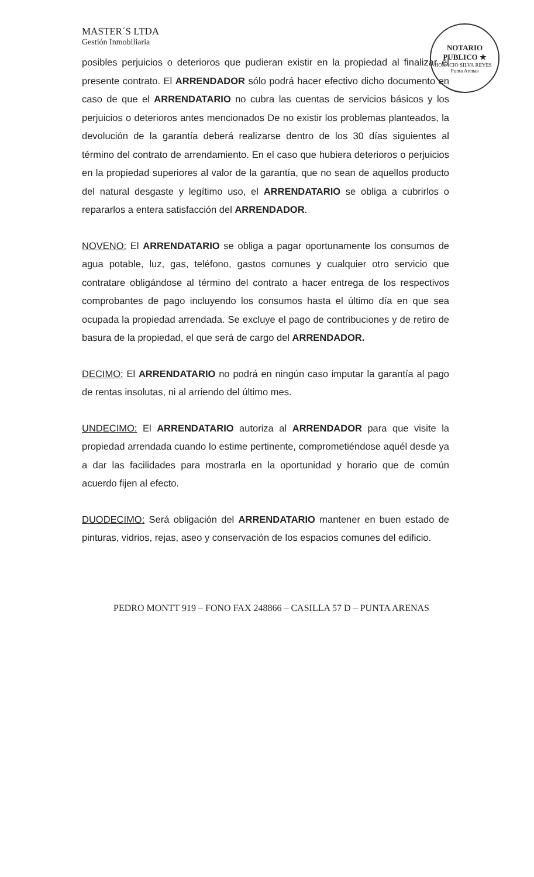NOTARIO
PUBLICO ★
HORACIO SILVA REYES · Punta Arenas
MASTER´S LTDA
Gestión Inmobiliaria
posibles perjuicios o deterioros que pudieran existir en la propiedad al finalizar el presente contrato. El ARRENDADOR sólo podrá hacer efectivo dicho documento en caso de que el ARRENDATARIO no cubra las cuentas de servicios básicos y los perjuicios o deterioros antes mencionados De no existir los problemas planteados, la devolución de la garantía deberá realizarse dentro de los 30 días siguientes al término del contrato de arrendamiento. En el caso que hubiera deterioros o perjuicios en la propiedad superiores al valor de la garantía, que no sean de aquellos producto del natural desgaste y legítimo uso, el ARRENDATARIO se obliga a cubrirlos o repararlos a entera satisfacción del ARRENDADOR.
NOVENO: El ARRENDATARIO se obliga a pagar oportunamente los consumos de agua potable, luz, gas, teléfono, gastos comunes y cualquier otro servicio que contratare obligándose al término del contrato a hacer entrega de los respectivos comprobantes de pago incluyendo los consumos hasta el último día en que sea ocupada la propiedad arrendada. Se excluye el pago de contribuciones y de retiro de basura de la propiedad, el que será de cargo del ARRENDADOR.
DECIMO: El ARRENDATARIO no podrá en ningún caso imputar la garantía al pago de rentas insolutas, ni al arriendo del último mes.
UNDECIMO: El ARRENDATARIO autoriza al ARRENDADOR para que visite la propiedad arrendada cuando lo estime pertinente, comprometiéndose aquél desde ya a dar las facilidades para mostrarla en la oportunidad y horario que de común acuerdo fijen al efecto.
DUODECIMO: Será obligación del ARRENDATARIO mantener en buen estado de pinturas, vidrios, rejas, aseo y conservación de los espacios comunes del edificio.
PEDRO MONTT 919 – FONO FAX 248866 – CASILLA 57 D – PUNTA ARENAS